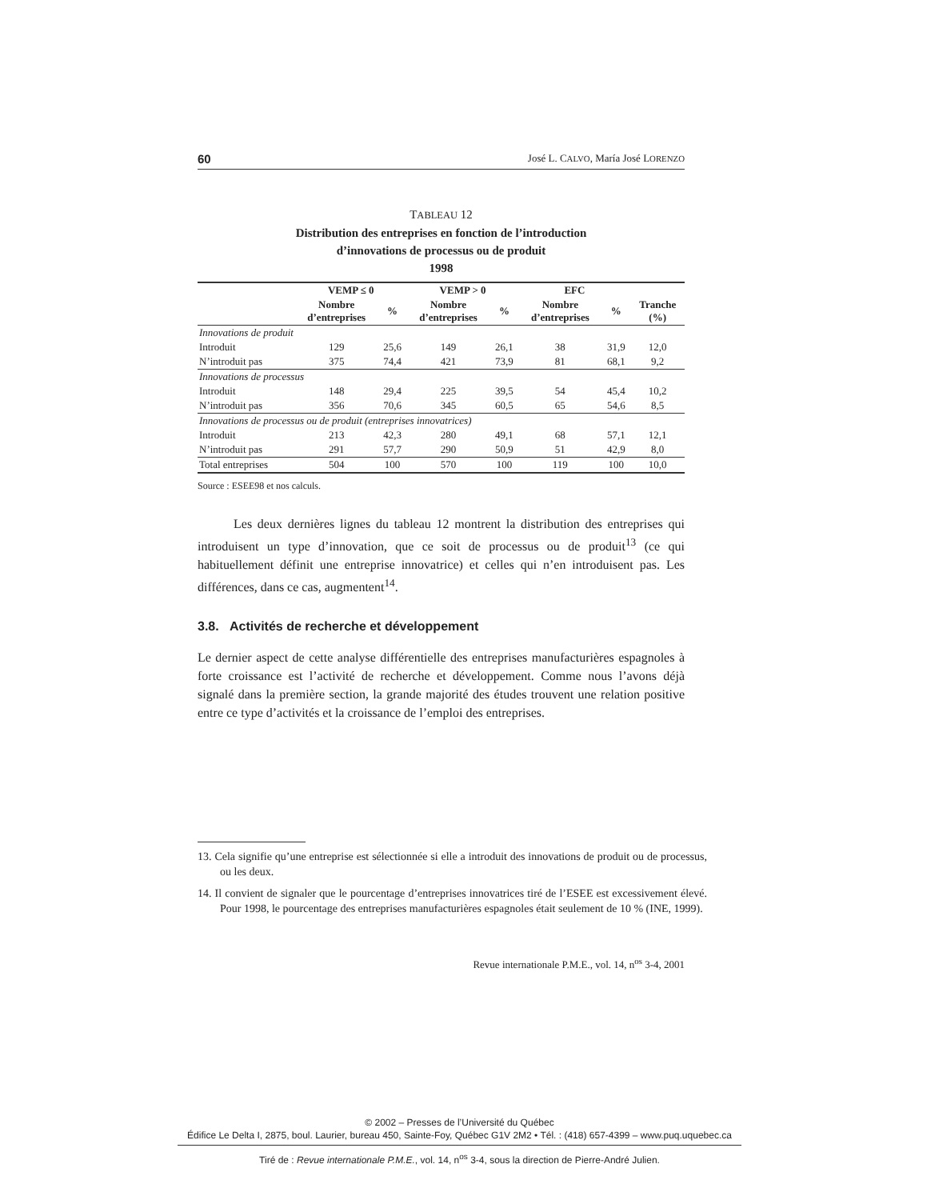60 José L. CALVO, María José LORENZO
TABLEAU 12
Distribution des entreprises en fonction de l’introduction
d’innovations de processus ou de produit
1998
| | VEMP ≤ 0 | | VEMP > 0 | | EFC | | |
| --- | --- | --- | --- | --- | --- | --- | --- |
| | Nombre d’entreprises | % | Nombre d’entreprises | % | Nombre d’entreprises | % | Tranche (%) |
| Innovations de produit | | | | | | | |
| Introduit | 129 | 25,6 | 149 | 26,1 | 38 | 31,9 | 12,0 |
| N’introduit pas | 375 | 74,4 | 421 | 73,9 | 81 | 68,1 | 9,2 |
| Innovations de processus | | | | | | | |
| Introduit | 148 | 29,4 | 225 | 39,5 | 54 | 45,4 | 10,2 |
| N’introduit pas | 356 | 70,6 | 345 | 60,5 | 65 | 54,6 | 8,5 |
| Innovations de processus ou de produit (entreprises innovatrices) | | | | | | | |
| Introduit | 213 | 42,3 | 280 | 49,1 | 68 | 57,1 | 12,1 |
| N’introduit pas | 291 | 57,7 | 290 | 50,9 | 51 | 42,9 | 8,0 |
| Total entreprises | 504 | 100 | 570 | 100 | 119 | 100 | 10,0 |
Source : ESEE98 et nos calculs.
Les deux dernières lignes du tableau 12 montrent la distribution des entreprises qui introduisent un type d’innovation, que ce soit de processus ou de produit<sup>13</sup> (ce qui habituellement définit une entreprise innovatrice) et celles qui n’en introduisent pas. Les différences, dans ce cas, augmentent<sup>14</sup>.
3.8. Activités de recherche et développement
Le dernier aspect de cette analyse différentielle des entreprises manufacturières espagnoles à forte croissance est l’activité de recherche et développement. Comme nous l’avons déjà signalé dans la première section, la grande majorité des études trouvent une relation positive entre ce type d’activités et la croissance de l’emploi des entreprises.
13. Cela signifie qu’une entreprise est sélectionnée si elle a introduit des innovations de produit ou de processus, ou les deux.
14. Il convient de signaler que le pourcentage d’entreprises innovatrices tiré de l’ESEE est excessivement élevé. Pour 1998, le pourcentage des entreprises manufacturières espagnoles était seulement de 10 % (INE, 1999).
Revue internationale P.M.E., vol. 14, n<sup>os</sup> 3-4, 2001
© 2002 – Presses de l’Université du Québec
Édifice Le Delta I, 2875, boul. Laurier, bureau 450, Sainte-Foy, Québec G1V 2M2 • Tél. : (418) 657-4399 – www.puq.uquebec.ca
Tiré de : Revue internationale P.M.E., vol. 14, n<sup>os</sup> 3-4, sous la direction de Pierre-André Julien.